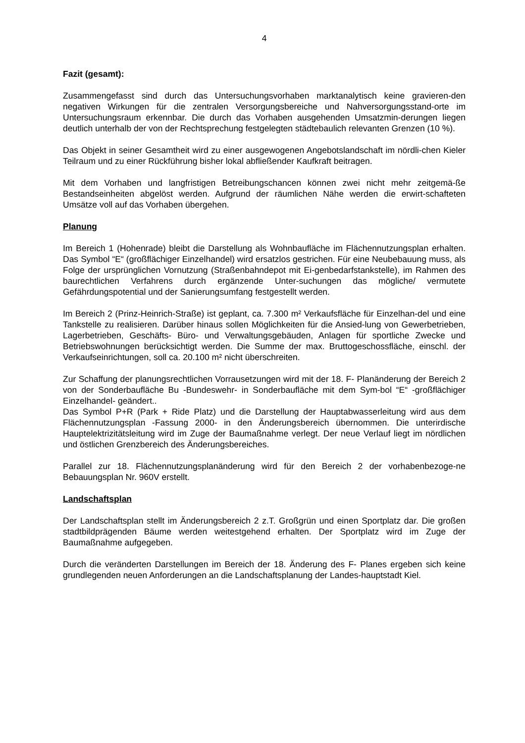4
Fazit (gesamt):
Zusammengefasst sind durch das Untersuchungsvorhaben marktanalytisch keine gravieren-den negativen Wirkungen für die zentralen Versorgungsbereiche und Nahversorgungsstand-orte im Untersuchungsraum erkennbar. Die durch das Vorhaben ausgehenden Umsatzmin-derungen liegen deutlich unterhalb der von der Rechtsprechung festgelegten städtebaulich relevanten Grenzen (10 %).
Das Objekt in seiner Gesamtheit wird zu einer ausgewogenen Angebotslandschaft im nördli-chen Kieler Teilraum und zu einer Rückführung bisher lokal abfließender Kaufkraft beitragen.
Mit dem Vorhaben und langfristigen Betreibungschancen können zwei nicht mehr zeitgemä-ße Bestandseinheiten abgelöst werden. Aufgrund der räumlichen Nähe werden die erwirt-schafteten Umsätze voll auf das Vorhaben übergehen.
Planung
Im Bereich 1 (Hohenrade) bleibt die Darstellung als Wohnbaufläche im Flächennutzungsplan erhalten. Das Symbol “E“ (großflächiger Einzelhandel) wird ersatzlos gestrichen. Für eine Neubebauung muss, als Folge der ursprünglichen Vornutzung (Straßenbahndepot mit Ei-genbedarfstankstelle), im Rahmen des baurechtlichen Verfahrens durch ergänzende Unter-suchungen das mögliche/ vermutete Gefährdungspotential und der Sanierungsumfang festgestellt werden.
Im Bereich 2 (Prinz-Heinrich-Straße) ist geplant, ca. 7.300 m² Verkaufsfläche für Einzelhan-del und eine Tankstelle zu realisieren. Darüber hinaus sollen Möglichkeiten für die Ansied-lung von Gewerbetrieben, Lagerbetrieben, Geschäfts- Büro- und Verwaltungsgebäuden, Anlagen für sportliche Zwecke und Betriebswohnungen berücksichtigt werden. Die Summe der max. Bruttogeschossfläche, einschl. der Verkaufseinrichtungen, soll ca. 20.100 m² nicht überschreiten.
Zur Schaffung der planungsrechtlichen Vorrausetzungen wird mit der 18. F- Planänderung der Bereich 2 von der Sonderbaufläche Bu -Bundeswehr- in Sonderbaufläche mit dem Sym-bol “E“ -großflächiger Einzelhandel- geändert..
Das Symbol P+R (Park + Ride Platz) und die Darstellung der Hauptabwasserleitung wird aus dem Flächennutzungsplan -Fassung 2000- in den Änderungsbereich übernommen. Die unterirdische Hauptelektrizitätsleitung wird im Zuge der Baumaßnahme verlegt. Der neue Verlauf liegt im nördlichen und östlichen Grenzbereich des Änderungsbereiches.
Parallel zur 18. Flächennutzungsplanänderung wird für den Bereich 2 der vorhabenbezoge-ne Bebauungsplan Nr. 960V erstellt.
Landschaftsplan
Der Landschaftsplan stellt im Änderungsbereich 2 z.T. Großgrün und einen Sportplatz dar. Die großen stadtbildprägenden Bäume werden weitestgehend erhalten. Der Sportplatz wird im Zuge der Baumaßnahme aufgegeben.
Durch die veränderten Darstellungen im Bereich der 18. Änderung des F- Planes ergeben sich keine grundlegenden neuen Anforderungen an die Landschaftsplanung der Landes-hauptstadt Kiel.